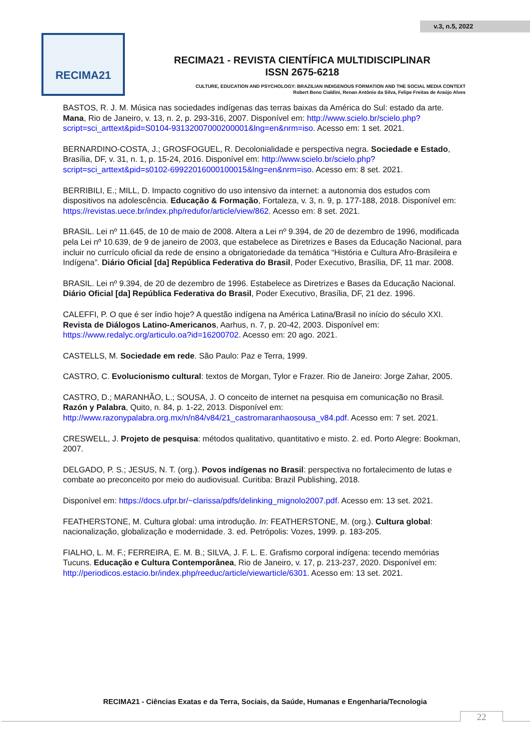v.3, n.5, 2022
RECIMA21
RECIMA21 - REVISTA CIENTÍFICA MULTIDISCIPLINAR
ISSN 2675-6218
CULTURE, EDUCATION AND PSYCHOLOGY: BRAZILIAN INDIGENOUS FORMATION AND THE SOCIAL MEDIA CONTEXT
Robert Beno Cialdini, Renan Antônio da Silva, Felipe Freitas de Araújo Alves
BASTOS, R. J. M. Música nas sociedades indígenas das terras baixas da América do Sul: estado da arte. Mana, Rio de Janeiro, v. 13, n. 2, p. 293-316, 2007. Disponível em: http://www.scielo.br/scielo.php?script=sci_arttext&pid=S0104-93132007000200001&lng=en&nrm=iso. Acesso em: 1 set. 2021.
BERNARDINO-COSTA, J.; GROSFOGUEL, R. Decolonialidade e perspectiva negra. Sociedade e Estado, Brasília, DF, v. 31, n. 1, p. 15-24, 2016. Disponível em: http://www.scielo.br/scielo.php?script=sci_arttext&pid=s0102-69922016000100015&lng=en&nrm=iso. Acesso em: 8 set. 2021.
BERRIBILI, E.; MILL, D. Impacto cognitivo do uso intensivo da internet: a autonomia dos estudos com dispositivos na adolescência. Educação & Formação, Fortaleza, v. 3, n. 9, p. 177-188, 2018. Disponível em: https://revistas.uece.br/index.php/redufor/article/view/862. Acesso em: 8 set. 2021.
BRASIL. Lei nº 11.645, de 10 de maio de 2008. Altera a Lei nº 9.394, de 20 de dezembro de 1996, modificada pela Lei nº 10.639, de 9 de janeiro de 2003, que estabelece as Diretrizes e Bases da Educação Nacional, para incluir no currículo oficial da rede de ensino a obrigatoriedade da temática “História e Cultura Afro-Brasileira e Indígena”. Diário Oficial [da] República Federativa do Brasil, Poder Executivo, Brasília, DF, 11 mar. 2008.
BRASIL. Lei nº 9.394, de 20 de dezembro de 1996. Estabelece as Diretrizes e Bases da Educação Nacional. Diário Oficial [da] República Federativa do Brasil, Poder Executivo, Brasília, DF, 21 dez. 1996.
CALEFFI, P. O que é ser índio hoje? A questão indígena na América Latina/Brasil no início do século XXI. Revista de Diálogos Latino-Americanos, Aarhus, n. 7, p. 20-42, 2003. Disponível em: https://www.redalyc.org/articulo.oa?id=16200702. Acesso em: 20 ago. 2021.
CASTELLS, M. Sociedade em rede. São Paulo: Paz e Terra, 1999.
CASTRO, C. Evolucionismo cultural: textos de Morgan, Tylor e Frazer. Rio de Janeiro: Jorge Zahar, 2005.
CASTRO, D.; MARANHÃO, L.; SOUSA, J. O conceito de internet na pesquisa em comunicação no Brasil. Razón y Palabra, Quito, n. 84, p. 1-22, 2013. Disponível em: http://www.razonypalabra.org.mx/n/n84/v84/21_castromaranhaosousa_v84.pdf. Acesso em: 7 set. 2021.
CRESWELL, J. Projeto de pesquisa: métodos qualitativo, quantitativo e misto. 2. ed. Porto Alegre: Bookman, 2007.
DELGADO, P. S.; JESUS, N. T. (org.). Povos indígenas no Brasil: perspectiva no fortalecimento de lutas e combate ao preconceito por meio do audiovisual. Curitiba: Brazil Publishing, 2018.
Disponível em: https://docs.ufpr.br/~clarissa/pdfs/delinking_mignolo2007.pdf. Acesso em: 13 set. 2021.
FEATHERSTONE, M. Cultura global: uma introdução. In: FEATHERSTONE, M. (org.). Cultura global: nacionalização, globalização e modernidade. 3. ed. Petrópolis: Vozes, 1999. p. 183-205.
FIALHO, L. M. F.; FERREIRA, E. M. B.; SILVA, J. F. L. E. Grafismo corporal indígena: tecendo memórias Tucuns. Educação e Cultura Contemporânea, Rio de Janeiro, v. 17, p. 213-237, 2020. Disponível em: http://periodicos.estacio.br/index.php/reeduc/article/viewarticle/6301. Acesso em: 13 set. 2021.
RECIMA21 - Ciências Exatas e da Terra, Sociais, da Saúde, Humanas e Engenharia/Tecnologia
22